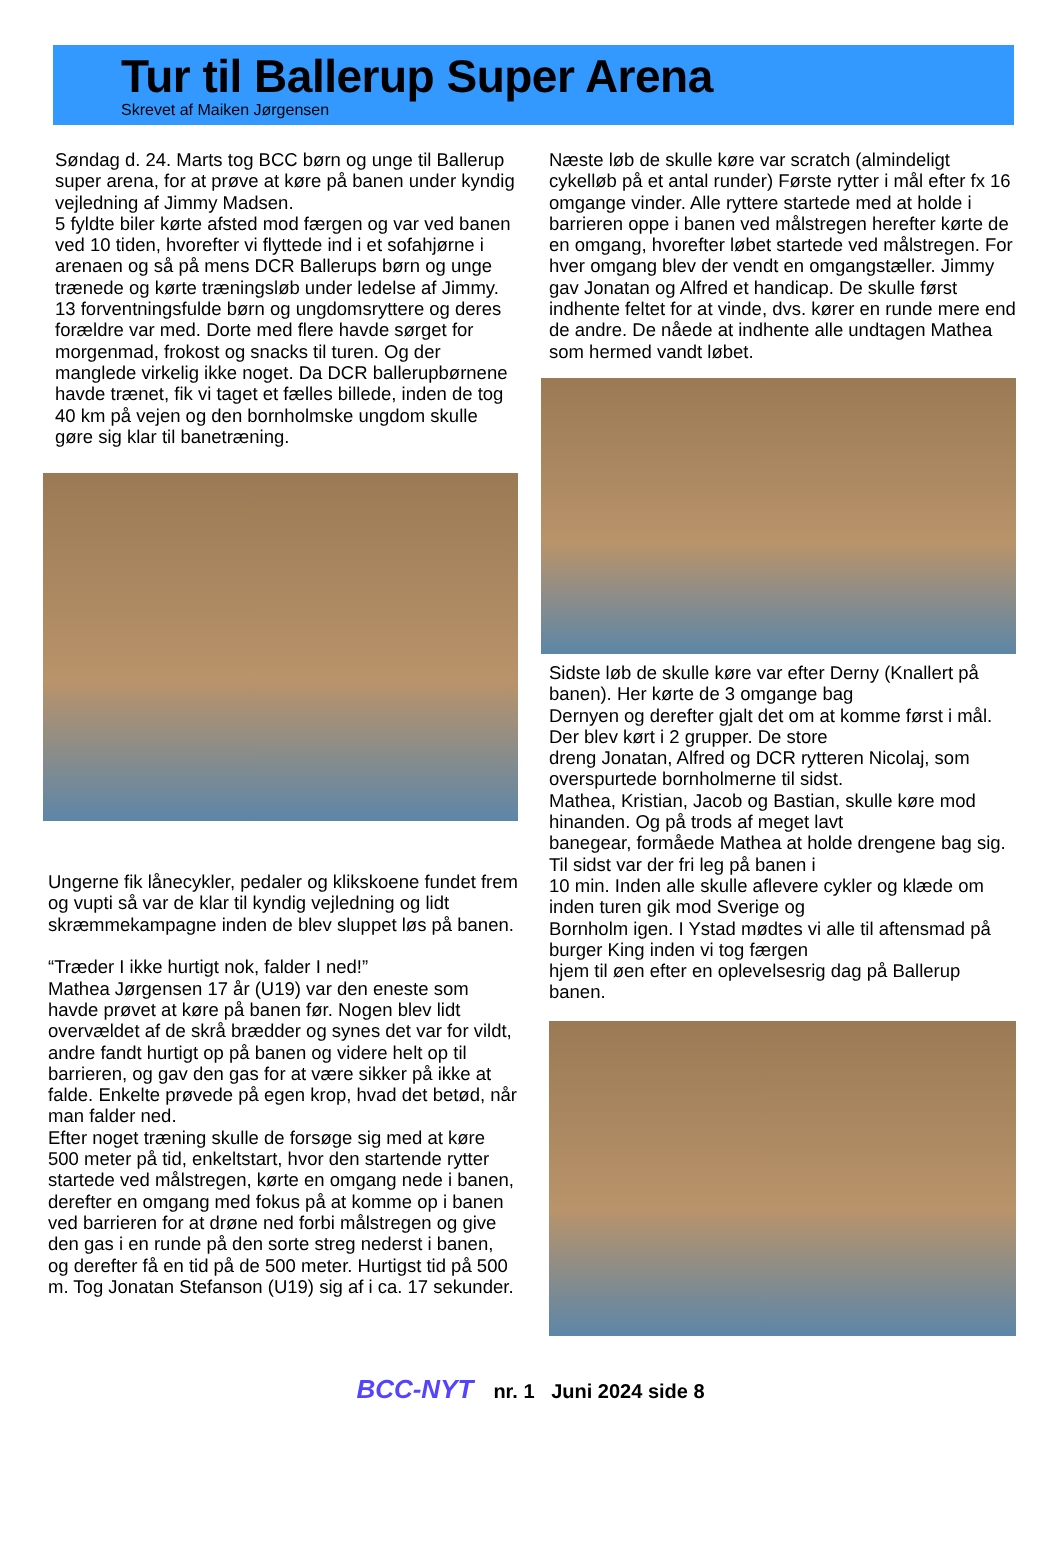Tur til Ballerup Super Arena
Skrevet af Maiken Jørgensen
Søndag d. 24. Marts tog BCC børn og unge til Ballerup super arena, for at prøve at køre på banen under kyndig vejledning af Jimmy Madsen.
5 fyldte biler kørte afsted mod færgen og var ved banen ved 10 tiden, hvorefter vi flyttede ind i et sofahjørne i arenaen og så på mens DCR Ballerups børn og unge trænede og kørte træningsløb under ledelse af Jimmy.
13 forventningsfulde børn og ungdomsryttere og deres forældre var med. Dorte med flere havde sørget for morgenmad, frokost og snacks til turen. Og der manglede virkelig ikke noget. Da DCR ballerupbørnene havde trænet, fik vi taget et fælles billede, inden de tog 40 km på vejen og den bornholmske ungdom skulle gøre sig klar til banetræning.
Ungerne fik lånecykler, pedaler og klikskoene fundet frem og vupti så var de klar til kyndig vejledning og lidt skræmmekampagne inden de blev sluppet løs på banen.
“Træder I ikke hurtigt nok, falder I ned!”
Mathea Jørgensen 17 år (U19) var den eneste som havde prøvet at køre på banen før. Nogen blev lidt overvældet af de skrå brædder og synes det var for vildt, andre fandt hurtigt op på banen og videre helt op til barrieren, og gav den gas for at være sikker på ikke at falde. Enkelte prøvede på egen krop, hvad det betød, når man falder ned.
Efter noget træning skulle de forsøge sig med at køre 500 meter på tid, enkeltstart, hvor den startende rytter startede ved målstregen, kørte en omgang nede i banen, derefter en omgang med fokus på at komme op i banen ved barrieren for at drøne ned forbi målstregen og give den gas i en runde på den sorte streg nederst i banen, og derefter få en tid på de 500 meter. Hurtigst tid på 500 m. Tog Jonatan Stefanson (U19) sig af i ca. 17 sekunder.
Næste løb de skulle køre var scratch (almindeligt cykelløb på et antal runder) Første rytter i mål efter fx 16 omgange vinder. Alle ryttere startede med at holde i barrieren oppe i banen ved målstregen herefter kørte de en omgang, hvorefter løbet startede ved målstregen. For hver omgang blev der vendt en omgangstæller. Jimmy gav Jonatan og Alfred et handicap. De skulle først indhente feltet for at vinde, dvs. kører en runde mere end de andre. De nåede at indhente alle undtagen Mathea som hermed vandt løbet.
Sidste løb de skulle køre var efter Derny (Knallert på banen). Her kørte de 3 omgange bag
Dernyen og derefter gjalt det om at komme først i mål. Der blev kørt i 2 grupper. De store
dreng Jonatan, Alfred og DCR rytteren Nicolaj, som overspurtede bornholmerne til sidst.
Mathea, Kristian, Jacob og Bastian, skulle køre mod hinanden. Og på trods af meget lavt
banegear, formåede Mathea at holde drengene bag sig. Til sidst var der fri leg på banen i
10 min. Inden alle skulle aflevere cykler og klæde om inden turen gik mod Sverige og
Bornholm igen. I Ystad mødtes vi alle til aftensmad på burger King inden vi tog færgen
hjem til øen efter en oplevelsesrig dag på Ballerup banen.
BCC-NYT nr. 1 Juni 2024 side 8